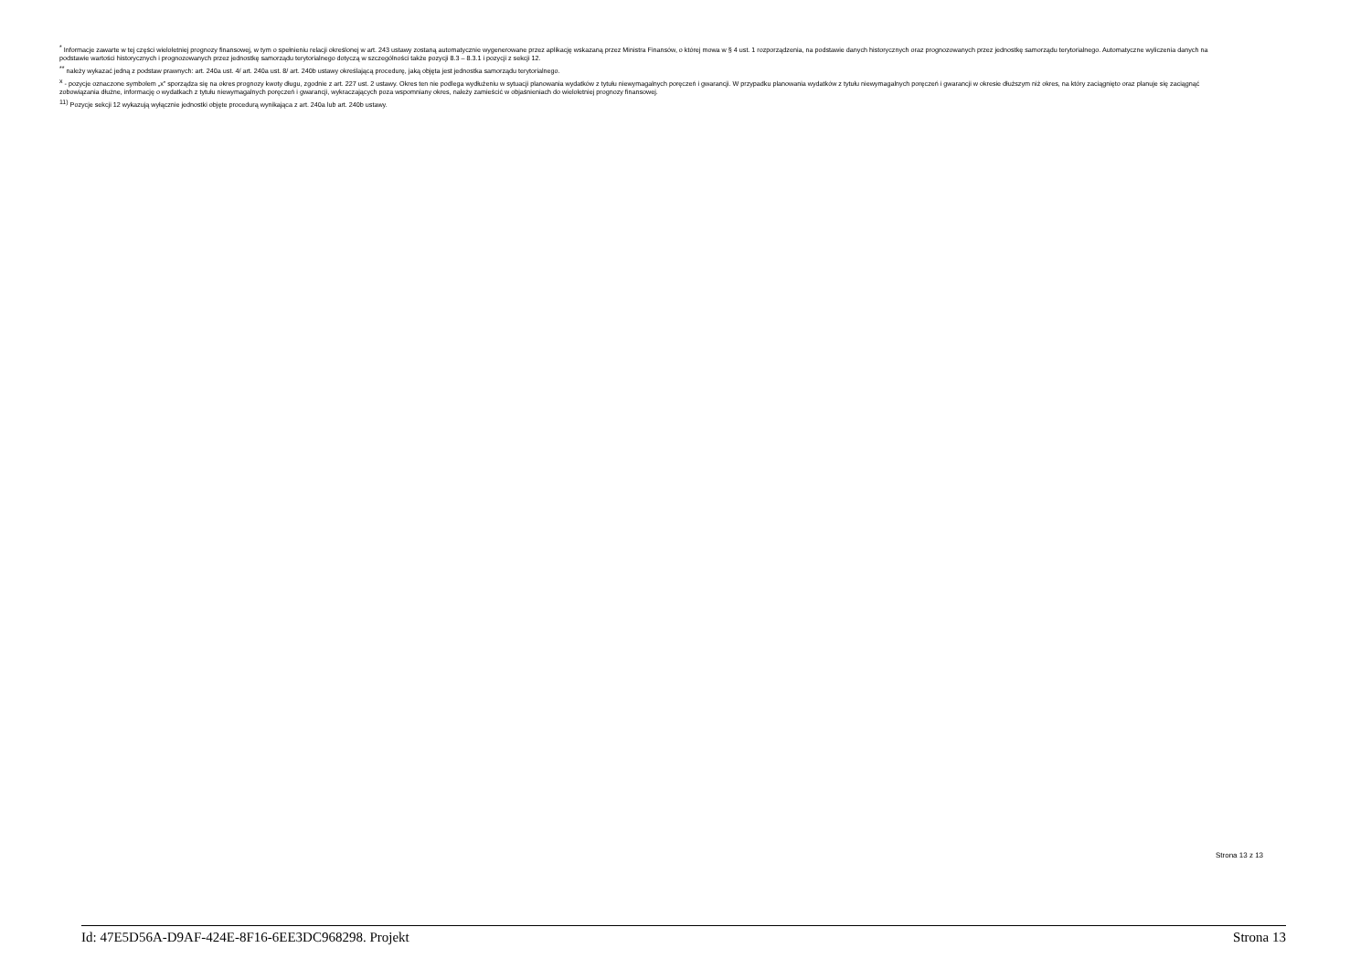<sup>*</sup> Informacje zawarte w tej części wieloletniej prognozy finansowej, w tym o spełnieniu relacji określonej w art. 243 ustawy zostaną automatycznie wygenerowane przez aplikację wskazaną przez Ministra Finansów, o której mowa w § 4 ust. 1 rozporządzenia, na podstawie danych historycznych oraz prognozowanych przez jednostkę samorządu terytorialnego. Automatyczne wyliczenia danych na podstawie wartości historycznych i prognozowanych przez jednostkę samorządu terytorialnego dotyczą w szczególności także pozycji 8.3 – 8.3.1 i pozycji z sekcji 12.
<sup>**</sup> należy wykazać jedną z podstaw prawnych: art. 240a ust. 4/ art. 240a ust. 8/ art. 240b ustawy określającą procedurę, jaką objęta jest jednostka samorządu terytorialnego.
<sup>x</sup> - pozycje oznaczone symbolem „x” sporządza się na okres prognozy kwoty długu, zgodnie z art. 227 ust. 2 ustawy. Okres ten nie podlega wydłużeniu w sytuacji planowania wydatków z tytułu niewymagalnych poręczeń i gwarancji. W przypadku planowania wydatków z tytułu niewymagalnych poręczeń i gwarancji w okresie dłuższym niż okres, na który zaciągnięto oraz planuje się zaciągnąć zobowiązania dłużne, informację o wydatkach z tytułu niewymagalnych poręczeń i gwarancji, wykraczających poza wspomniany okres, należy zamieścić w objaśnieniach do wieloletniej prognozy finansowej.
<sup>11)</sup> Pozycje sekcji 12 wykazują wyłącznie jednostki objęte procedurą wynikająca z art. 240a lub art. 240b ustawy.
Strona 13 z 13
Id: 47E5D56A-D9AF-424E-8F16-6EE3DC968298. Projekt Strona 13